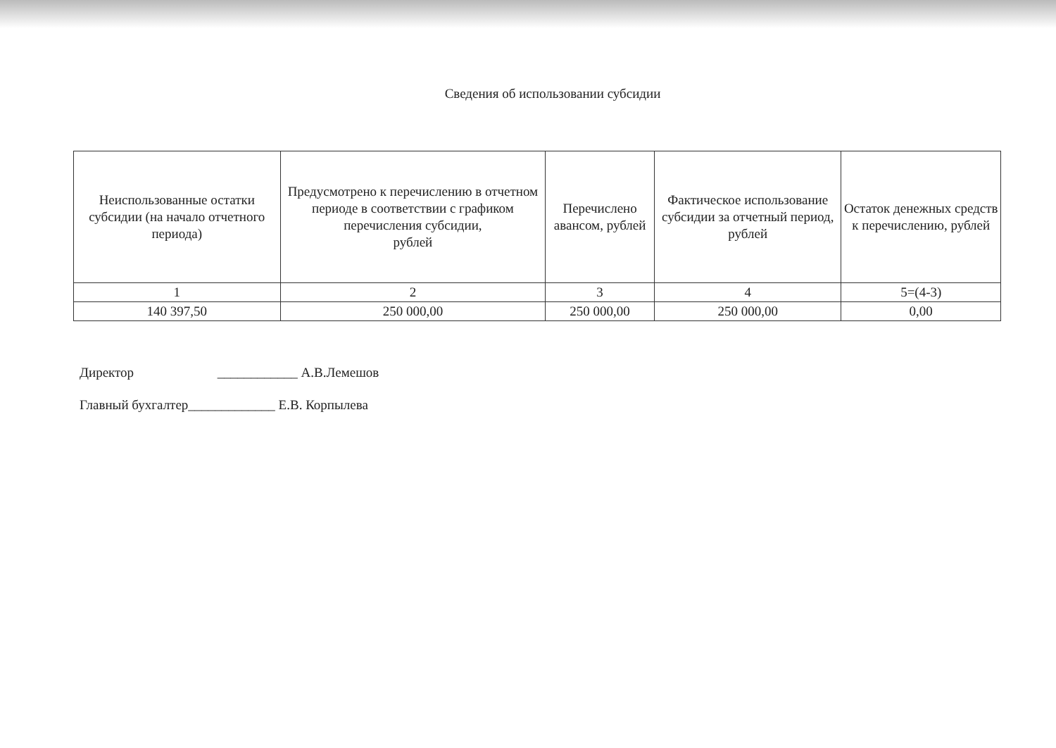Сведения об использовании субсидии
| Неиспользованные остатки субсидии (на начало отчетного периода) | Предусмотрено к перечислению в отчетном периоде в соответствии с графиком перечисления субсидии, рублей | Перечислено авансом, рублей | Фактическое использование субсидии за отчетный период, рублей | Остаток денежных средств к перечислению, рублей |
| 1 | 2 | 3 | 4 | 5=(4-3) |
| 140 397,50 | 250 000,00 | 250 000,00 | 250 000,00 | 0,00 |
Директор ____________ А.В.Лемешов
Главный бухгалтер_____________ Е.В. Корпылева